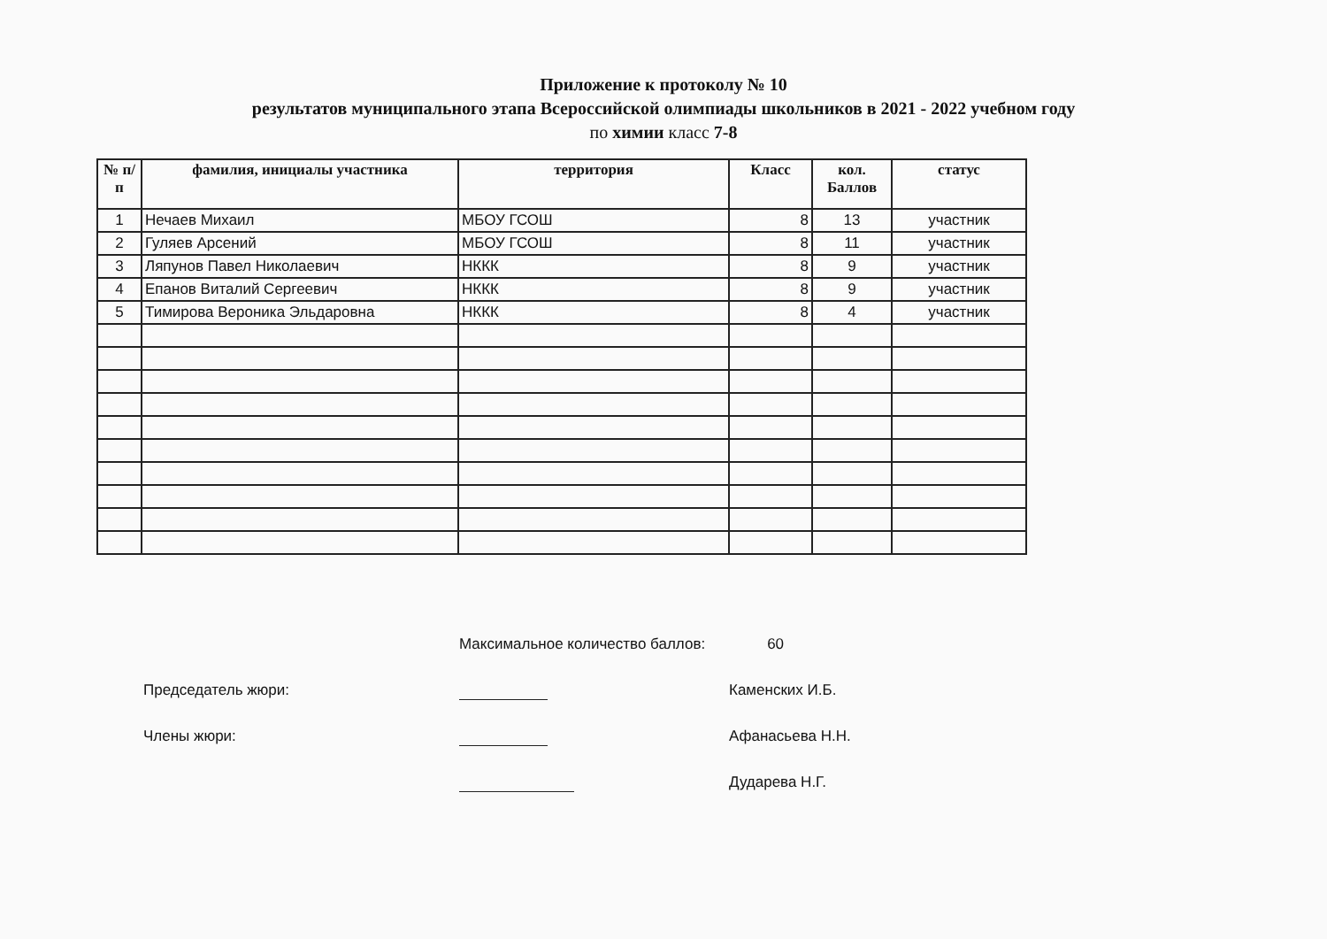Приложение к протоколу № 10
результатов муниципального этапа Всероссийской олимпиады школьников в 2021 - 2022 учебном году
по химии класс 7-8
| № п/п | фамилия, инициалы участника | территория | Класс | кол. Баллов | статус |
| --- | --- | --- | --- | --- | --- |
| 1 | Нечаев Михаил | МБОУ ГСОШ | 8 | 13 | участник |
| 2 | Гуляев Арсений | МБОУ ГСОШ | 8 | 11 | участник |
| 3 | Ляпунов Павел Николаевич | НККК | 8 | 9 | участник |
| 4 | Епанов Виталий Сергеевич | НККК | 8 | 9 | участник |
| 5 | Тимирова Вероника Эльдаровна | НККК | 8 | 4 | участник |
Максимальное количество баллов: 60
Председатель жюри: Каменских И.Б.
Члены жюри: Афанасьева Н.Н.
Дударева Н.Г.